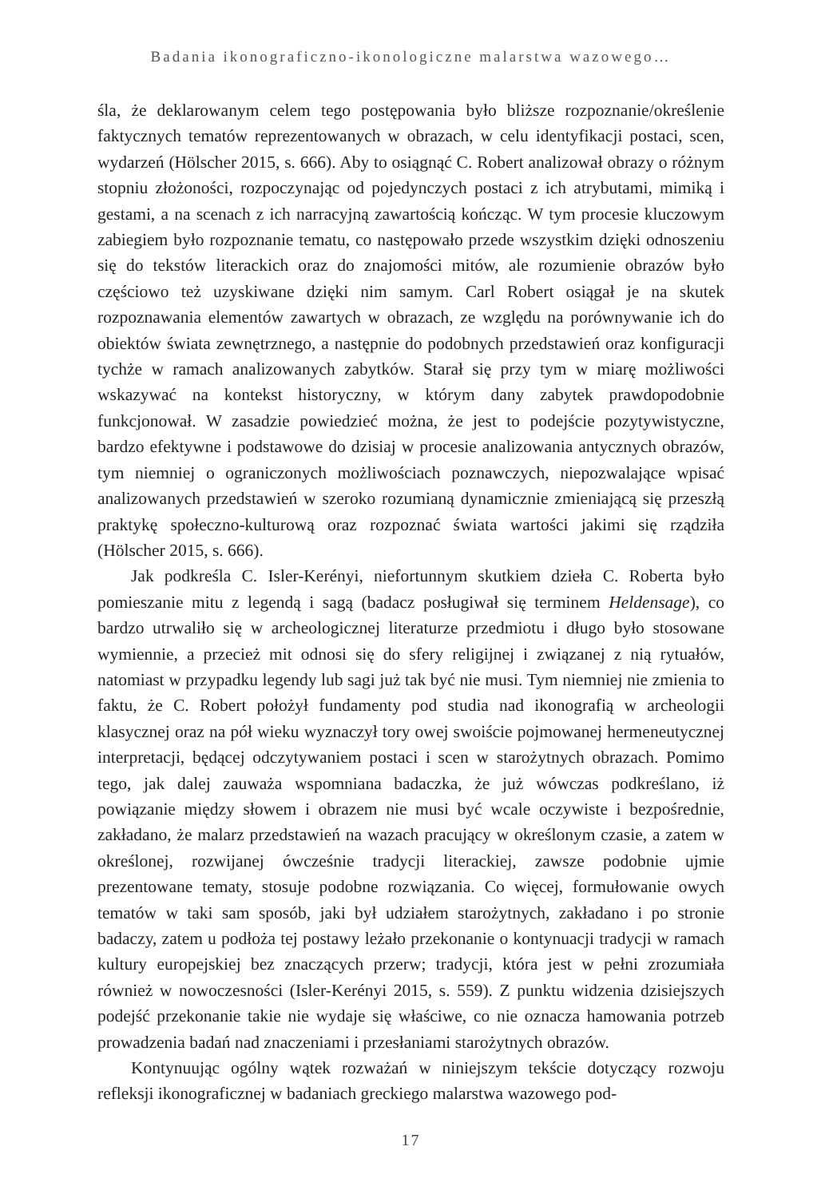Badania ikonograficzno-ikonologiczne malarstwa wazowego…
śla, że deklarowanym celem tego postępowania było bliższe rozpoznanie/określenie faktycznych tematów reprezentowanych w obrazach, w celu identyfikacji postaci, scen, wydarzeń (Hölscher 2015, s. 666). Aby to osiągnąć C. Robert analizował obrazy o różnym stopniu złożoności, rozpoczynając od pojedynczych postaci z ich atrybutami, mimiką i gestami, a na scenach z ich narracyjną zawartością kończąc. W tym procesie kluczowym zabiegiem było rozpoznanie tematu, co następowało przede wszystkim dzięki odnoszeniu się do tekstów literackich oraz do znajomości mitów, ale rozumienie obrazów było częściowo też uzyskiwane dzięki nim samym. Carl Robert osiągał je na skutek rozpoznawania elementów zawartych w obrazach, ze względu na porównywanie ich do obiektów świata zewnętrznego, a następnie do podobnych przedstawień oraz konfiguracji tychże w ramach analizowanych zabytków. Starał się przy tym w miarę możliwości wskazywać na kontekst historyczny, w którym dany zabytek prawdopodobnie funkcjonował. W zasadzie powiedzieć można, że jest to podejście pozytywistyczne, bardzo efektywne i podstawowe do dzisiaj w procesie analizowania antycznych obrazów, tym niemniej o ograniczonych możliwościach poznawczych, niepozwalające wpisać analizowanych przedstawień w szeroko rozumianą dynamicznie zmieniającą się przeszłą praktykę społeczno-kulturową oraz rozpoznać świata wartości jakimi się rządziła (Hölscher 2015, s. 666).
Jak podkreśla C. Isler-Kerényi, niefortunnym skutkiem dzieła C. Roberta było pomieszanie mitu z legendą i sagą (badacz posługiwał się terminem Heldensage), co bardzo utrwaliło się w archeologicznej literaturze przedmiotu i długo było stosowane wymiennie, a przecież mit odnosi się do sfery religijnej i związanej z nią rytuałów, natomiast w przypadku legendy lub sagi już tak być nie musi. Tym niemniej nie zmienia to faktu, że C. Robert położył fundamenty pod studia nad ikonografią w archeologii klasycznej oraz na pół wieku wyznaczył tory owej swoiście pojmowanej hermeneutycznej interpretacji, będącej odczytywaniem postaci i scen w starożytnych obrazach. Pomimo tego, jak dalej zauważa wspomniana badaczka, że już wówczas podkreślano, iż powiązanie między słowem i obrazem nie musi być wcale oczywiste i bezpośrednie, zakładano, że malarz przedstawień na wazach pracujący w określonym czasie, a zatem w określonej, rozwijanej ówcześnie tradycji literackiej, zawsze podobnie ujmie prezentowane tematy, stosuje podobne rozwiązania. Co więcej, formułowanie owych tematów w taki sam sposób, jaki był udziałem starożytnych, zakładano i po stronie badaczy, zatem u podłoża tej postawy leżało przekonanie o kontynuacji tradycji w ramach kultury europejskiej bez znaczących przerw; tradycji, która jest w pełni zrozumiała również w nowoczesności (Isler-Kerényi 2015, s. 559). Z punktu widzenia dzisiejszych podejść przekonanie takie nie wydaje się właściwe, co nie oznacza hamowania potrzeb prowadzenia badań nad znaczeniami i przesłaniami starożytnych obrazów.
Kontynuując ogólny wątek rozważań w niniejszym tekście dotyczący rozwoju refleksji ikonograficznej w badaniach greckiego malarstwa wazowego pod-
17